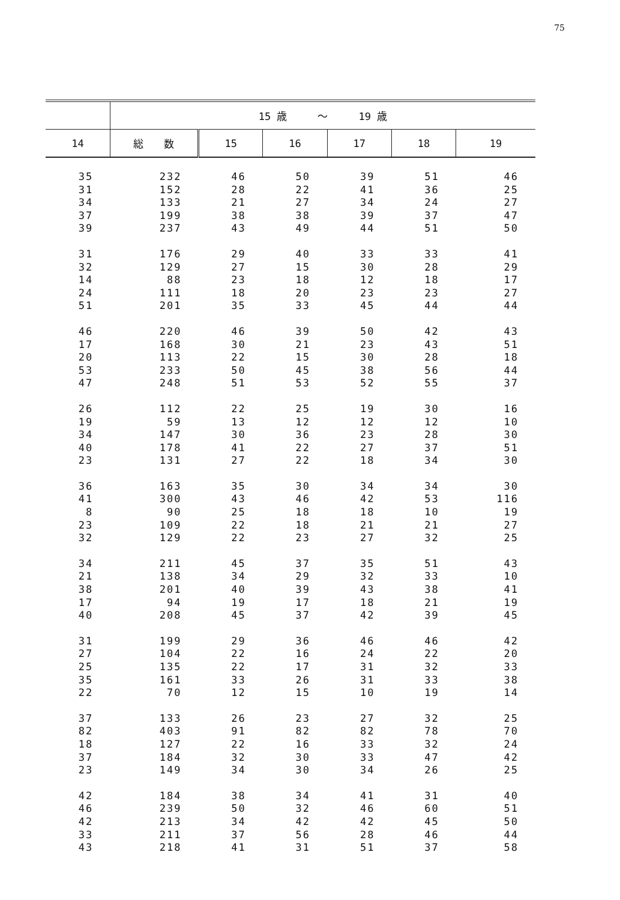75
| | 15 歳 ～ 19 歳 | | | | | |
| --- | --- | --- | --- | --- | --- | --- |
| 14 | 総 数 | 15 | 16 | 17 | 18 | 19 |
| 35 | 232 | 46 | 50 | 39 | 51 | 46 |
| 31 | 152 | 28 | 22 | 41 | 36 | 25 |
| 34 | 133 | 21 | 27 | 34 | 24 | 27 |
| 37 | 199 | 38 | 38 | 39 | 37 | 47 |
| 39 | 237 | 43 | 49 | 44 | 51 | 50 |
| 31 | 176 | 29 | 40 | 33 | 33 | 41 |
| 32 | 129 | 27 | 15 | 30 | 28 | 29 |
| 14 | 88 | 23 | 18 | 12 | 18 | 17 |
| 24 | 111 | 18 | 20 | 23 | 23 | 27 |
| 51 | 201 | 35 | 33 | 45 | 44 | 44 |
| 46 | 220 | 46 | 39 | 50 | 42 | 43 |
| 17 | 168 | 30 | 21 | 23 | 43 | 51 |
| 20 | 113 | 22 | 15 | 30 | 28 | 18 |
| 53 | 233 | 50 | 45 | 38 | 56 | 44 |
| 47 | 248 | 51 | 53 | 52 | 55 | 37 |
| 26 | 112 | 22 | 25 | 19 | 30 | 16 |
| 19 | 59 | 13 | 12 | 12 | 12 | 10 |
| 34 | 147 | 30 | 36 | 23 | 28 | 30 |
| 40 | 178 | 41 | 22 | 27 | 37 | 51 |
| 23 | 131 | 27 | 22 | 18 | 34 | 30 |
| 36 | 163 | 35 | 30 | 34 | 34 | 30 |
| 41 | 300 | 43 | 46 | 42 | 53 | 116 |
| 8 | 90 | 25 | 18 | 18 | 10 | 19 |
| 23 | 109 | 22 | 18 | 21 | 21 | 27 |
| 32 | 129 | 22 | 23 | 27 | 32 | 25 |
| 34 | 211 | 45 | 37 | 35 | 51 | 43 |
| 21 | 138 | 34 | 29 | 32 | 33 | 10 |
| 38 | 201 | 40 | 39 | 43 | 38 | 41 |
| 17 | 94 | 19 | 17 | 18 | 21 | 19 |
| 40 | 208 | 45 | 37 | 42 | 39 | 45 |
| 31 | 199 | 29 | 36 | 46 | 46 | 42 |
| 27 | 104 | 22 | 16 | 24 | 22 | 20 |
| 25 | 135 | 22 | 17 | 31 | 32 | 33 |
| 35 | 161 | 33 | 26 | 31 | 33 | 38 |
| 22 | 70 | 12 | 15 | 10 | 19 | 14 |
| 37 | 133 | 26 | 23 | 27 | 32 | 25 |
| 82 | 403 | 91 | 82 | 82 | 78 | 70 |
| 18 | 127 | 22 | 16 | 33 | 32 | 24 |
| 37 | 184 | 32 | 30 | 33 | 47 | 42 |
| 23 | 149 | 34 | 30 | 34 | 26 | 25 |
| 42 | 184 | 38 | 34 | 41 | 31 | 40 |
| 46 | 239 | 50 | 32 | 46 | 60 | 51 |
| 42 | 213 | 34 | 42 | 42 | 45 | 50 |
| 33 | 211 | 37 | 56 | 28 | 46 | 44 |
| 43 | 218 | 41 | 31 | 51 | 37 | 58 |